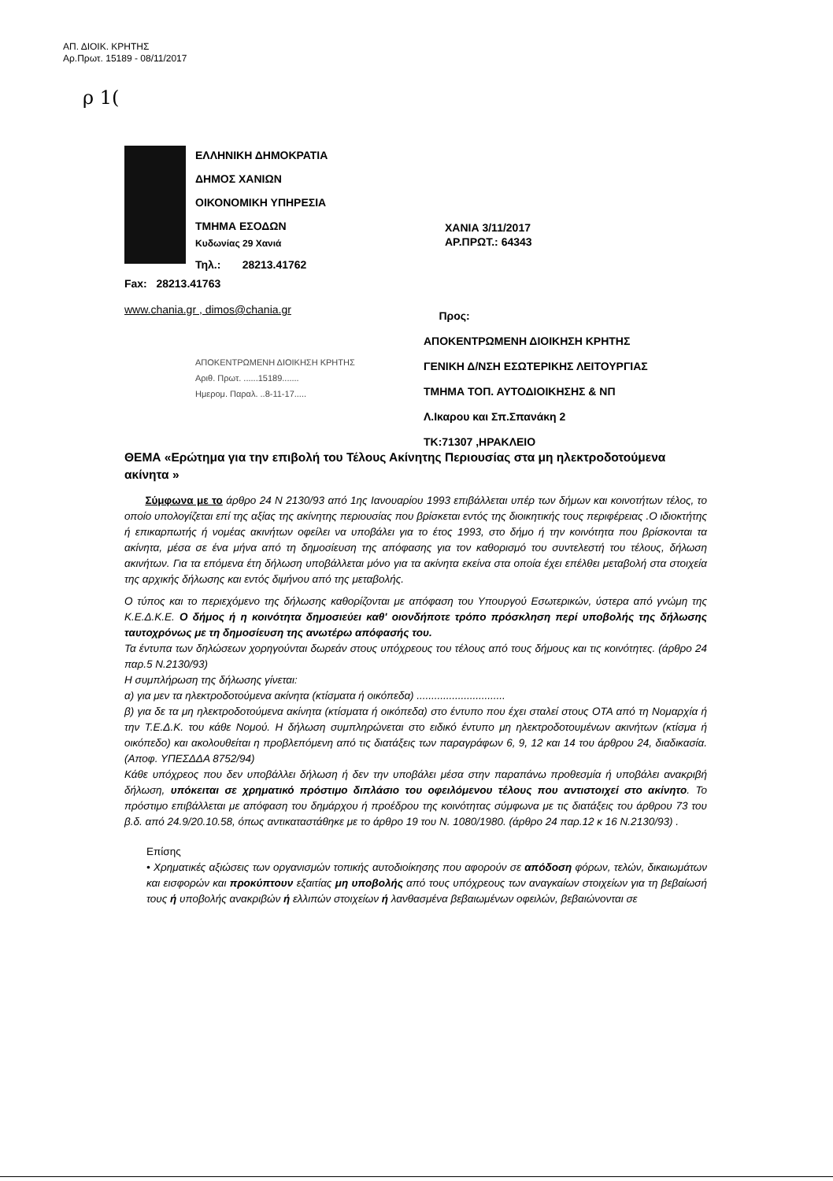ΑΠ. ΔΙΟΙΚ. ΚΡΗΤΗΣ
Αρ.Πρωτ. 15189 - 08/11/2017
ρ 1(
ΕΛΛΗΝΙΚΗ ΔΗΜΟΚΡΑΤΙΑ
ΔΗΜΟΣ ΧΑΝΙΩΝ
ΟΙΚΟΝΟΜΙΚΗ ΥΠΗΡΕΣΙΑ
ΤΜΗΜΑ ΕΣΟΔΩΝ
Κυδωνίας 29 Χανιά
Τηλ.: 28213.41762
ΧΑΝΙΑ 3/11/2017
ΑΡ.ΠΡΩΤ.: 64343
Fax: 28213.41763
www.chania.gr , dimos@chania.gr
Προς:
ΑΠΟΚΕΝΤΡΩΜΕΝΗ ΔΙΟΙΚΗΣΗ ΚΡΗΤΗΣ
ΓΕΝΙΚΗ Δ/ΝΣΗ ΕΣΩΤΕΡΙΚΗΣ ΛΕΙΤΟΥΡΓΙΑΣ
ΤΜΗΜΑ ΤΟΠ. ΑΥΤΟΔΙΟΙΚΗΣΗΣ & ΝΠ
Λ.Ικαρου και Σπ.Σπανάκη 2
ΤΚ:71307 ,ΗΡΑΚΛΕΙΟ
ΑΠΟΚΕΝΤΡΩΜΕΝΗ ΔΙΟΙΚΗΣΗ ΚΡΗΤΗΣ
Αριθ. Πρωτ. ......15189.......
Ημερομ. Παραλ. ..8-11-17.....
ΘΕΜΑ «Ερώτημα για την επιβολή του Τέλους Ακίνητης Περιουσίας στα μη ηλεκτροδοτούμενα ακίνητα »
Σύμφωνα με το άρθρο 24 Ν 2130/93 από 1ης Ιανουαρίου 1993 επιβάλλεται υπέρ των δήμων και κοινοτήτων τέλος, το οποίο υπολογίζεται επί της αξίας της ακίνητης περιουσίας που βρίσκεται εντός της διοικητικής τους περιφέρειας .Ο ιδιοκτήτης ή επικαρπωτής ή νομέας ακινήτων οφείλει να υποβάλει για το έτος 1993, στο δήμο ή την κοινότητα που βρίσκονται τα ακίνητα, μέσα σε ένα μήνα από τη δημοσίευση της απόφασης για τον καθορισμό του συντελεστή του τέλους, δήλωση ακινήτων. Για τα επόμενα έτη δήλωση υποβάλλεται μόνο για τα ακίνητα εκείνα στα οποία έχει επέλθει μεταβολή στα στοιχεία της αρχικής δήλωσης και εντός διμήνου από της μεταβολής.
Ο τύπος και το περιεχόμενο της δήλωσης καθορίζονται με απόφαση του Υπουργού Εσωτερικών, ύστερα από γνώμη της Κ.Ε.Δ.Κ.Ε. Ο δήμος ή η κοινότητα δημοσιεύει καθ' οιονδήποτε τρόπο πρόσκληση περί υποβολής της δήλωσης ταυτοχρόνως με τη δημοσίευση της ανωτέρω απόφασής του.
Τα έντυπα των δηλώσεων χορηγούνται δωρεάν στους υπόχρεους του τέλους από τους δήμους και τις κοινότητες. (άρθρο 24 παρ.5 Ν.2130/93)
Η συμπλήρωση της δήλωσης γίνεται:
α) για μεν τα ηλεκτροδοτούμενα ακίνητα (κτίσματα ή οικόπεδα) ..............................
β) για δε τα μη ηλεκτροδοτούμενα ακίνητα (κτίσματα ή οικόπεδα) στο έντυπο που έχει σταλεί στους ΟΤΑ από τη Νομαρχία ή την Τ.Ε.Δ.Κ. του κάθε Νομού. Η δήλωση συμπληρώνεται στο ειδικό έντυπο μη ηλεκτροδοτουμένων ακινήτων (κτίσμα ή οικόπεδο) και ακολουθείται η προβλεπόμενη από τις διατάξεις των παραγράφων 6, 9, 12 και 14 του άρθρου 24, διαδικασία.(Αποφ. ΥΠΕΣΔΔΑ 8752/94)
Κάθε υπόχρεος που δεν υποβάλλει δήλωση ή δεν την υποβάλει μέσα στην παραπάνω προθεσμία ή υποβάλει ανακριβή δήλωση, υπόκειται σε χρηματικό πρόστιμο διπλάσιο του οφειλόμενου τέλους που αντιστοιχεί στο ακίνητο. Το πρόστιμο επιβάλλεται με απόφαση του δημάρχου ή προέδρου της κοινότητας σύμφωνα με τις διατάξεις του άρθρου 73 του β.δ. από 24.9/20.10.58, όπως αντικαταστάθηκε με το άρθρο 19 του Ν. 1080/1980. (άρθρο 24 παρ.12 κ 16 Ν.2130/93) .
Επίσης
• Χρηματικές αξιώσεις των οργανισμών τοπικής αυτοδιοίκησης που αφορούν σε απόδοση φόρων, τελών, δικαιωμάτων και εισφορών και προκύπτουν εξαιτίας μη υποβολής από τους υπόχρεους των αναγκαίων στοιχείων για τη βεβαίωσή τους ή υποβολής ανακριβών ή ελλιπών στοιχείων ή λανθασμένα βεβαιωμένων οφειλών, βεβαιώνονται σε